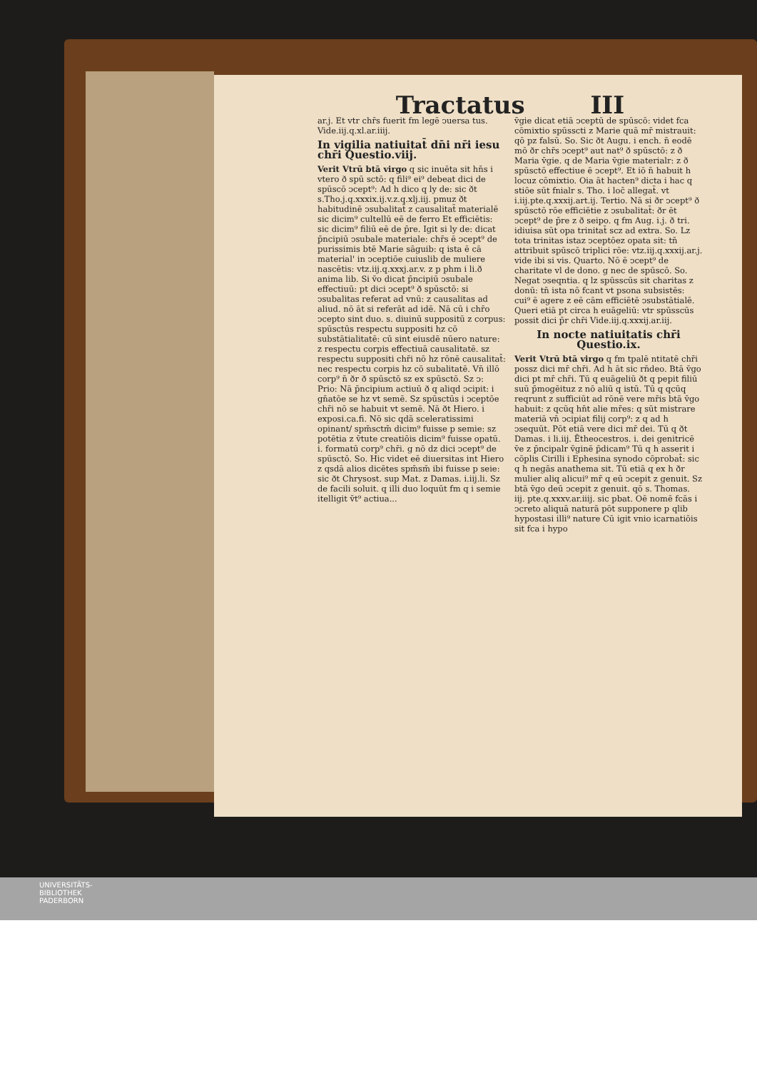Tractatus III
ar.j. Et vtr chr̄s fuerit fm legē ↄuersa tus. Vide.iij.q.xl.ar.iiij.
In vigilia natiuitat̄ dn̄i nr̄i iesu chr̄i Questio.viij.
Verit Vtrū btā virgo q sic inuēta sit hn̄s i vtero ð spū sctō: q fili⁹ ei⁹ debeat dici de spūscō ↄcept⁹: Ad h dico q ly de: sic ðt s.Tho.j.q.xxxix.ij.v.z.q.xlj.iij. pmuz ðt habitudinē ↄsubalitat̄ z causalitat̄ materialē sic dicim⁹ cultellū eē de ferro Et efficiētis: sic dicim⁹ filiū eē de p̄re. Igit si ly de: dicat p̄ncipiū ↄsubale materiale: chr̄s ē ↄcept⁹ de purissimis btē Marie sāguib: q ista ē cā material' in ↄceptiōe cuiuslib de muliere nascētis: vtz.iij.q.xxxj.ar.v. z p phm i li.ð anima lib. Si v̄o dicat p̄ncipiū ↄsubale effectiuū: pt dici ↄcept⁹ ð spūsctō: si ↄsubalitas referat ad vnū: z causalitas ad aliud. nō āt si referāt ad idē. Nā cū i chr̄o ↄcepto sint duo. s. diuinū suppositū z corpus: spūsctūs respectu suppositi hz cō substātialitatē: cū sint eiusdē nūero nature: z respectu corpis effectiuā causalitatē. sz respectu suppositi chr̄i nō hz rōnē causalitat̄: nec respectu corpis hz cō subalitatē. Vn̄ illō corp⁹ n̄ ðr ð spūsctō sz ex spūsctō. Sz ↄ: Prio: Nā p̄ncipium actiuū ð q aliqd ↄcipit: i gn̄atōe se hz vt semē. Sz spūsctūs i ↄceptōe chr̄i nō se habuit vt semē. Nā ðt Hiero. i exposi.ca.fi. Nō sic qdā sceleratissimi opinant/ spm̄sctm̄ dicim⁹ fuisse p semie: sz potētia z v̄tute creatiōis dicim⁹ fuisse opatū. i. formatū corp⁹ chr̄i. g nō dz dici ↄcept⁹ de spūsctō. So. Hic videt eē diuersitas int Hiero z qsdā alios dicētes spm̄sm̄ ibi fuisse p seie: sic ðt Chrysost. sup Mat. z Damas. i.iij.li. Sz de facili soluit. q illi duo loquūt fm q i semie itelligit v̄t⁹ actiua...
v̄gie dicat etiā ↄceptū de spūscō: videt fca cōmixtio spūsscti z Marie quā mr̄ mistrauit: qō pz falsū. So. Sic ðt Augu. i ench. n̄ eodē mō ðr chr̄s ↄcept⁹ aut nat⁹ ð spūsctō: z ð Maria v̄gie. q de Maria v̄gie materialr: z ð spūsctō effectiue ē ↄcept⁹. Et iō n̄ habuit h locuz cōmixtio. Oia āt hacten⁹ dicta i hac q stiōe sūt fnialr s. Tho. i loc̄ allegat̄. vt i.iij.pte.q.xxxij.art.ij. Tertio. Nā si ðr ↄcept⁹ ð spūsctō rōe efficiētie z ↄsubalitat̄: ðr ēt ↄcept⁹ de p̄re z ð seipo. q fm Aug. i.j. ð tri. idiuisa sūt opa trinitat̄ scz ad extra. So. Lz tota trinitas istaz ↄceptōez opata sit: tn̄ attribuit spūscō triplici rōe: vtz.iij.q.xxxij.ar.j. vide ibi si vis. Quarto. Nō ē ↄcept⁹ de charitate vl de dono. g nec de spūscō. So. Negat ↄseqntia. q lz spūsscūs sit charitas z donū: tn̄ ista nō fcant vt psona subsistēs: cui⁹ ē agere z eē cām efficiētē ↄsubstātialē. Queri etiā pt circa h euāgeliū: vtr spūsscūs possit dici p̄r chr̄i Vide.iij.q.xxxij.ar.iij.
In nocte natiuitatis chr̄i Questio.ix.
Verit Vtrū btā virgo q fm tpalē ntitatē chr̄i possz dici mr̄ chr̄i. Ad h āt sic rn̄deo. Btā v̄go dici pt mr̄ chr̄i. Tū q euāgeliū ðt q pepit filiū suū p̄mogēituz z nō aliū q istū. Tū q qcūq reqrunt z sufficiūt ad rōnē vere mr̄is btā v̄go habuit: z qcūq hn̄t alie mr̄es: q sūt mistrare materiā vn̄ ↄcipiat filij corp⁹: z q ad h ↄsequūt. Pōt etiā vere dici mr̄ dei. Tū q ðt Damas. i li.iij. Ētheocestros. i. dei genitricē v̄e z p̄ncipalr v̄ginē p̄dicam⁹ Tū q h asserit i cōplis Cirilli i Ephesina synodo cōprobat̄: sic q h negās anathema sit. Tū etiā q ex h ðr mulier aliq alicui⁹ mr̄ q eū ↄcepit z genuit. Sz btā v̄go deū ↄcepit z genuit. qō s. Thomas. iij. pte.q.xxxv.ar.iiij. sic pbat. Oē nomē fcās i ↄcreto aliquā naturā pōt supponere p qlib hypostasi illi⁹ nature Cū igit vnio icarnatiōis sit fca i hypo
UNIVERSITÄTS-
BIBLIOTHEK
PADERBORN